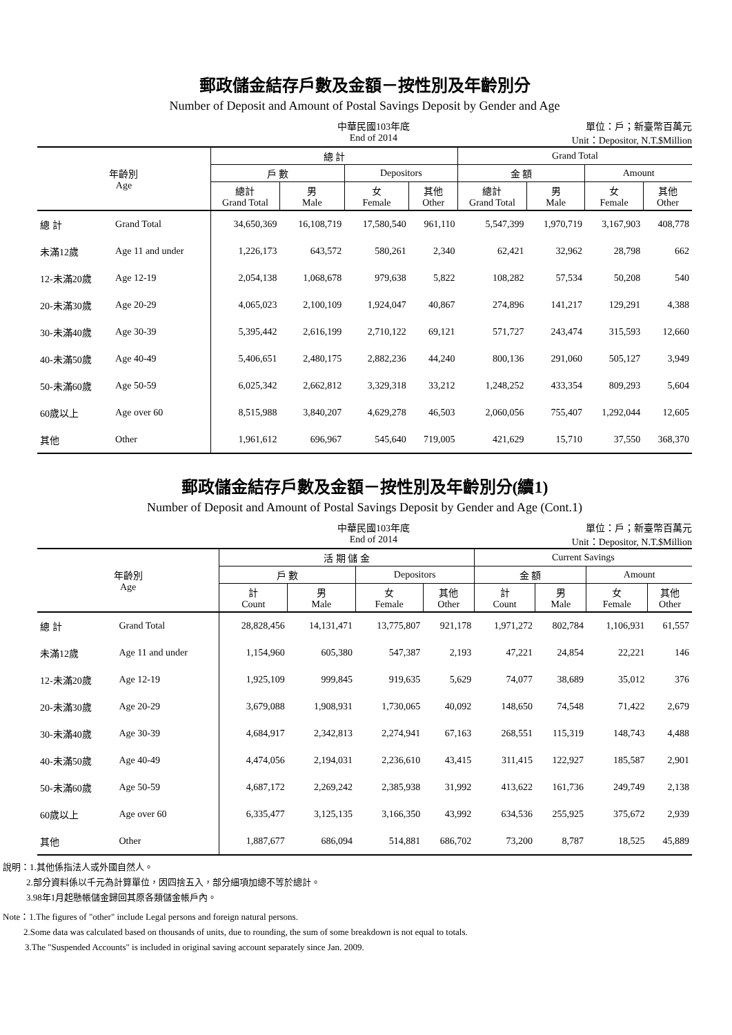郵政儲金結存戶數及金額－按性別及年齡別分
Number of Deposit and Amount of Postal Savings Deposit by Gender and Age
中華民國103年底
End of 2014
單位：戶；新臺幣百萬元
Unit：Depositor, N.T.$Million
| 年齡別 Age | | 總 計 | | | | Grand Total | | | |
| --- | --- | --- | --- | --- | --- | --- | --- | --- | --- |
| | | 戶 數 | | Depositors | | 金 額 | | Amount | |
| | | 總計 Grand Total | 男 Male | 女 Female | 其他 Other | 總計 Grand Total | 男 Male | 女 Female | 其他 Other |
| 總 計 | Grand Total | 34,650,369 | 16,108,719 | 17,580,540 | 961,110 | 5,547,399 | 1,970,719 | 3,167,903 | 408,778 |
| 未滿12歲 | Age 11 and under | 1,226,173 | 643,572 | 580,261 | 2,340 | 62,421 | 32,962 | 28,798 | 662 |
| 12-未滿20歲 | Age 12-19 | 2,054,138 | 1,068,678 | 979,638 | 5,822 | 108,282 | 57,534 | 50,208 | 540 |
| 20-未滿30歲 | Age 20-29 | 4,065,023 | 2,100,109 | 1,924,047 | 40,867 | 274,896 | 141,217 | 129,291 | 4,388 |
| 30-未滿40歲 | Age 30-39 | 5,395,442 | 2,616,199 | 2,710,122 | 69,121 | 571,727 | 243,474 | 315,593 | 12,660 |
| 40-未滿50歲 | Age 40-49 | 5,406,651 | 2,480,175 | 2,882,236 | 44,240 | 800,136 | 291,060 | 505,127 | 3,949 |
| 50-未滿60歲 | Age 50-59 | 6,025,342 | 2,662,812 | 3,329,318 | 33,212 | 1,248,252 | 433,354 | 809,293 | 5,604 |
| 60歲以上 | Age over 60 | 8,515,988 | 3,840,207 | 4,629,278 | 46,503 | 2,060,056 | 755,407 | 1,292,044 | 12,605 |
| 其他 | Other | 1,961,612 | 696,967 | 545,640 | 719,005 | 421,629 | 15,710 | 37,550 | 368,370 |
郵政儲金結存戶數及金額－按性別及年齡別分(續1)
Number of Deposit and Amount of Postal Savings Deposit by Gender and Age (Cont.1)
中華民國103年底
End of 2014
單位：戶；新臺幣百萬元
Unit：Depositor, N.T.$Million
| 年齡別 Age | | 活 期 儲 金 | | | | Current Savings | | | |
| --- | --- | --- | --- | --- | --- | --- | --- | --- | --- |
| | | 戶 數 | | Depositors | | 金 額 | | Amount | |
| | | 計 Count | 男 Male | 女 Female | 其他 Other | 計 Count | 男 Male | 女 Female | 其他 Other |
| 總 計 | Grand Total | 28,828,456 | 14,131,471 | 13,775,807 | 921,178 | 1,971,272 | 802,784 | 1,106,931 | 61,557 |
| 未滿12歲 | Age 11 and under | 1,154,960 | 605,380 | 547,387 | 2,193 | 47,221 | 24,854 | 22,221 | 146 |
| 12-未滿20歲 | Age 12-19 | 1,925,109 | 999,845 | 919,635 | 5,629 | 74,077 | 38,689 | 35,012 | 376 |
| 20-未滿30歲 | Age 20-29 | 3,679,088 | 1,908,931 | 1,730,065 | 40,092 | 148,650 | 74,548 | 71,422 | 2,679 |
| 30-未滿40歲 | Age 30-39 | 4,684,917 | 2,342,813 | 2,274,941 | 67,163 | 268,551 | 115,319 | 148,743 | 4,488 |
| 40-未滿50歲 | Age 40-49 | 4,474,056 | 2,194,031 | 2,236,610 | 43,415 | 311,415 | 122,927 | 185,587 | 2,901 |
| 50-未滿60歲 | Age 50-59 | 4,687,172 | 2,269,242 | 2,385,938 | 31,992 | 413,622 | 161,736 | 249,749 | 2,138 |
| 60歲以上 | Age over 60 | 6,335,477 | 3,125,135 | 3,166,350 | 43,992 | 634,536 | 255,925 | 375,672 | 2,939 |
| 其他 | Other | 1,887,677 | 686,094 | 514,881 | 686,702 | 73,200 | 8,787 | 18,525 | 45,889 |
說明：1.其他係指法人或外國自然人。
2.部分資料係以千元為計算單位，因四捨五入，部分細項加總不等於總計。
3.98年1月起懸帳儲金歸回其原各類儲金帳戶內。
Note：1.The figures of "other" include Legal persons and foreign natural persons.
2.Some data was calculated based on thousands of units, due to rounding, the sum of some breakdown is not equal to totals.
3.The "Suspended Accounts" is included in original saving account separately since Jan. 2009.